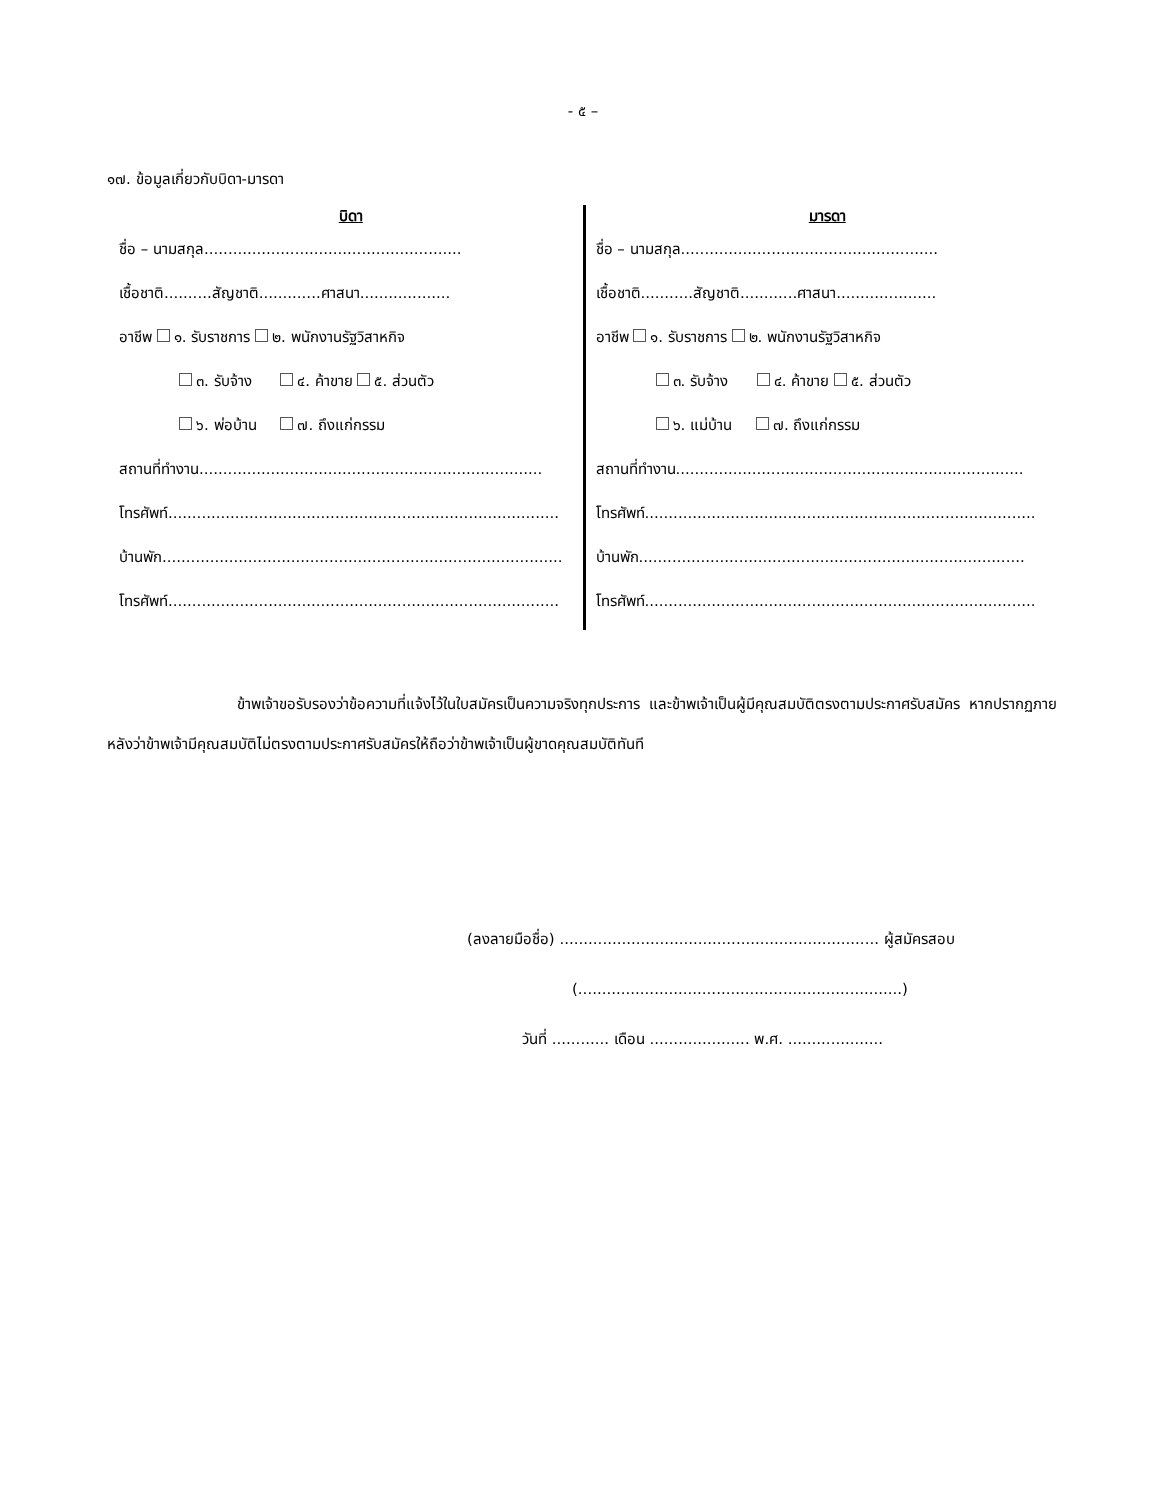- ๕ –
๑๗. ข้อมูลเกี่ยวกับบิดา-มารดา
บิดา
ชื่อ – นามสกุล......................................................
เชื้อชาติ..........สัญชาติ.............ศาสนา...................
อาชีพ ๑. รับราชการ ๒. พนักงานรัฐวิสาหกิจ
๓. รับจ้าง ๔. ค้าขาย ๕. ส่วนตัว
๖. พ่อบ้าน ๗. ถึงแก่กรรม
สถานที่ทำงาน........................................................................
โทรศัพท์..................................................................................
บ้านพัก....................................................................................
โทรศัพท์..................................................................................
มารดา
ชื่อ – นามสกุล......................................................
เชื้อชาติ...........สัญชาติ............ศาสนา.....................
อาชีพ ๑. รับราชการ ๒. พนักงานรัฐวิสาหกิจ
๓. รับจ้าง ๔. ค้าขาย ๕. ส่วนตัว
๖. แม่บ้าน ๗. ถึงแก่กรรม
สถานที่ทำงาน.........................................................................
โทรศัพท์..................................................................................
บ้านพัก.................................................................................
โทรศัพท์..................................................................................
ข้าพเจ้าขอรับรองว่าข้อความที่แจ้งไว้ในใบสมัครเป็นความจริงทุกประการ และข้าพเจ้าเป็นผู้มีคุณสมบัติตรงตามประกาศรับสมัคร หากปรากฏภายหลังว่าข้าพเจ้ามีคุณสมบัติไม่ตรงตามประกาศรับสมัครให้ถือว่าข้าพเจ้าเป็นผู้ขาดคุณสมบัติทันที
(ลงลายมือชื่อ) ................................................................... ผู้สมัครสอบ
(....................................................................)
วันที่ ............ เดือน ..................... พ.ศ. ....................